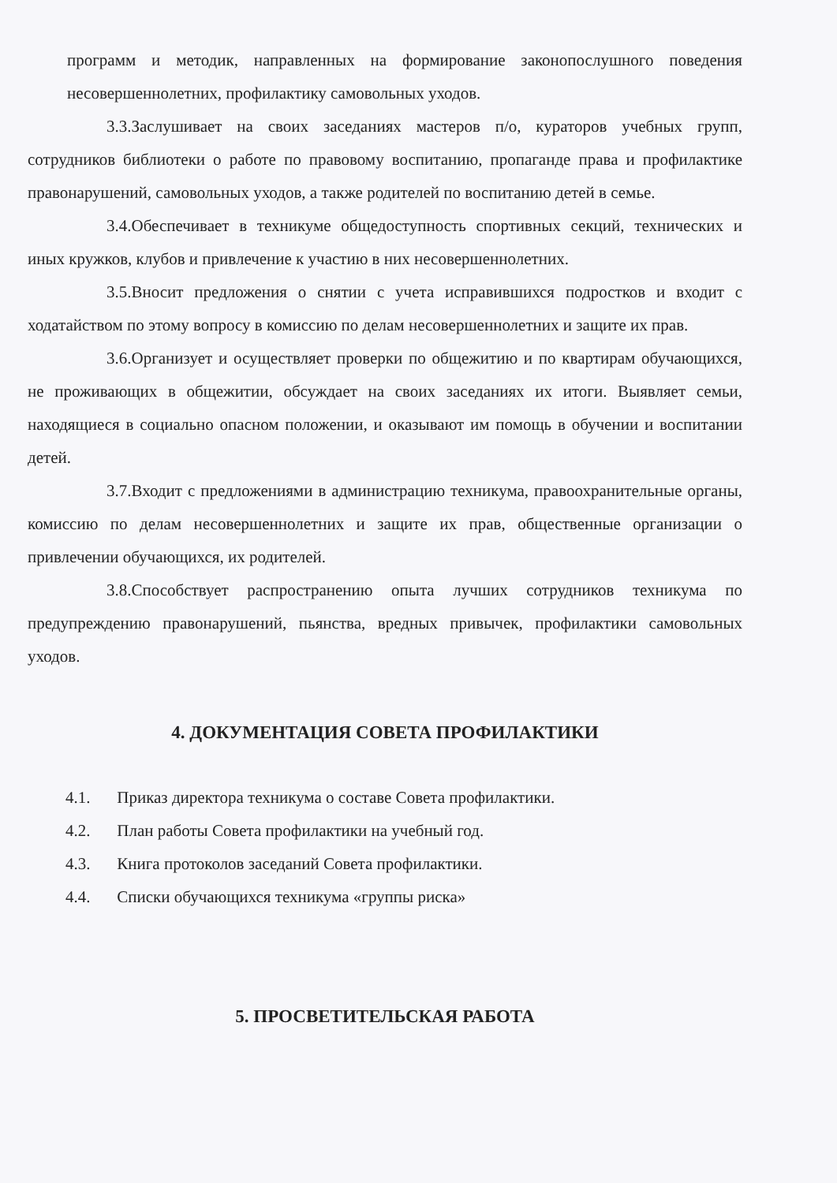программ и методик, направленных на формирование законопослушного поведения несовершеннолетних, профилактику самовольных уходов.
3.3.Заслушивает на своих заседаниях мастеров п/о, кураторов учебных групп, сотрудников библиотеки о работе по правовому воспитанию, пропаганде права и профилактике правонарушений, самовольных уходов, а также родителей по воспитанию детей в семье.
3.4.Обеспечивает в техникуме общедоступность спортивных секций, технических и иных кружков, клубов и привлечение к участию в них несовершеннолетних.
3.5.Вносит предложения о снятии с учета исправившихся подростков и входит с ходатайством по этому вопросу в комиссию по делам несовершеннолетних и защите их прав.
3.6.Организует и осуществляет проверки по общежитию и по квартирам обучающихся, не проживающих в общежитии, обсуждает на своих заседаниях их итоги. Выявляет семьи, находящиеся в социально опасном положении, и оказывают им помощь в обучении и воспитании детей.
3.7.Входит с предложениями в администрацию техникума, правоохранительные органы, комиссию по делам несовершеннолетних и защите их прав, общественные организации о привлечении обучающихся, их родителей.
3.8.Способствует распространению опыта лучших сотрудников техникума по предупреждению правонарушений, пьянства, вредных привычек, профилактики самовольных уходов.
4. ДОКУМЕНТАЦИЯ СОВЕТА ПРОФИЛАКТИКИ
4.1. Приказ директора техникума о составе Совета профилактики.
4.2. План работы Совета профилактики на учебный год.
4.3. Книга протоколов заседаний Совета профилактики.
4.4. Списки обучающихся техникума «группы риска»
5. ПРОСВЕТИТЕЛЬСКАЯ РАБОТА